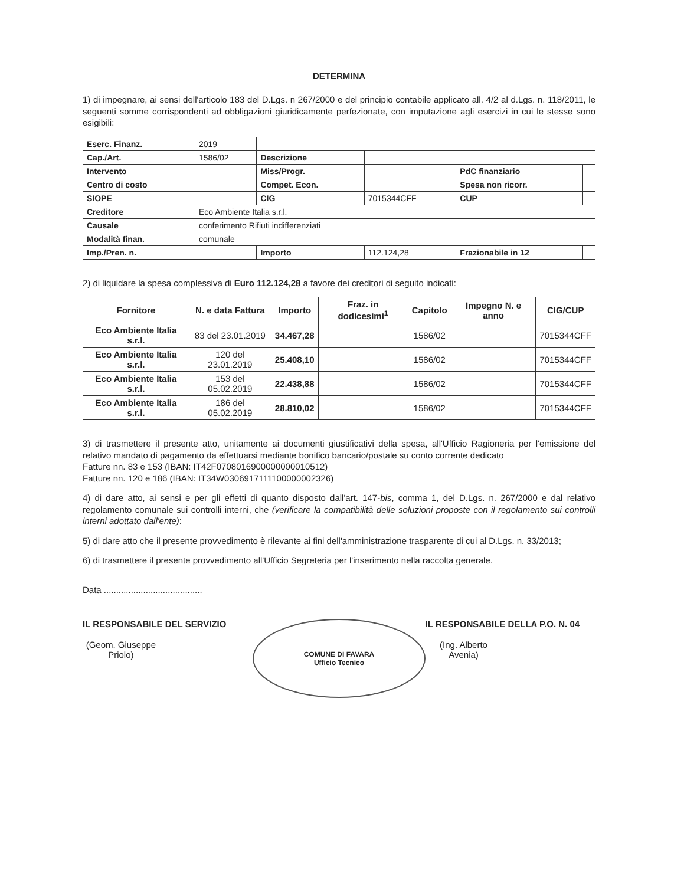DETERMINA
1) di impegnare, ai sensi dell'articolo 183 del D.Lgs. n 267/2000 e del principio contabile applicato all. 4/2 al d.Lgs. n. 118/2011, le seguenti somme corrispondenti ad obbligazioni giuridicamente perfezionate, con imputazione agli esercizi in cui le stesse sono esigibili:
| Eserc. Finanz. | 2019 | | | | |
| Cap./Art. | 1586/02 | Descrizione | | | |
| Intervento | | Miss/Progr. | | PdC finanziario | |
| Centro di costo | | Compet. Econ. | | Spesa non ricorr. | |
| SIOPE | | CIG | 7015344CFF | CUP | |
| Creditore | Eco Ambiente Italia s.r.l. | | | | |
| Causale | conferimento Rifiuti indifferenziati | | | | |
| Modalità finan. | comunale | | | | |
| Imp./Pren. n. | | Importo | 112.124,28 | Frazionabile in 12 | |
2) di liquidare la spesa complessiva di Euro 112.124,28 a favore dei creditori di seguito indicati:
| Fornitore | N. e data Fattura | Importo | Fraz. in dodicesimi<sup>1</sup> | Capitolo | Impegno N. e anno | CIG/CUP |
| --- | --- | --- | --- | --- | --- | --- |
| Eco Ambiente Italia s.r.l. | 83 del 23.01.2019 | 34.467,28 | | 1586/02 | | 7015344CFF |
| Eco Ambiente Italia s.r.l. | 120 del 23.01.2019 | 25.408,10 | | 1586/02 | | 7015344CFF |
| Eco Ambiente Italia s.r.l. | 153 del 05.02.2019 | 22.438,88 | | 1586/02 | | 7015344CFF |
| Eco Ambiente Italia s.r.l. | 186 del 05.02.2019 | 28.810,02 | | 1586/02 | | 7015344CFF |
3) di trasmettere il presente atto, unitamente ai documenti giustificativi della spesa, all'Ufficio Ragioneria per l'emissione del relativo mandato di pagamento da effettuarsi mediante bonifico bancario/postale su conto corrente dedicato
Fatture nn. 83 e 153 (IBAN: IT42F0708016900000000010512)
Fatture nn. 120 e 186 (IBAN: IT34W0306917111100000002326)
4) di dare atto, ai sensi e per gli effetti di quanto disposto dall'art. 147-bis, comma 1, del D.Lgs. n. 267/2000 e dal relativo regolamento comunale sui controlli interni, che (verificare la compatibilità delle soluzioni proposte con il regolamento sui controlli interni adottato dall'ente):
5) di dare atto che il presente provvedimento è rilevante ai fini dell'amministrazione trasparente di cui al D.Lgs. n. 33/2013;
6) di trasmettere il presente provvedimento all'Ufficio Segreteria per l'inserimento nella raccolta generale.
Data ........................................
IL RESPONSABILE DEL SERVIZIO
(Geom. Giuseppe Priolo)
COMUNE DI FAVARA
Ufficio Tecnico
IL RESPONSABILE DELLA P.O. N. 04
(Ing. Alberto Avenia)